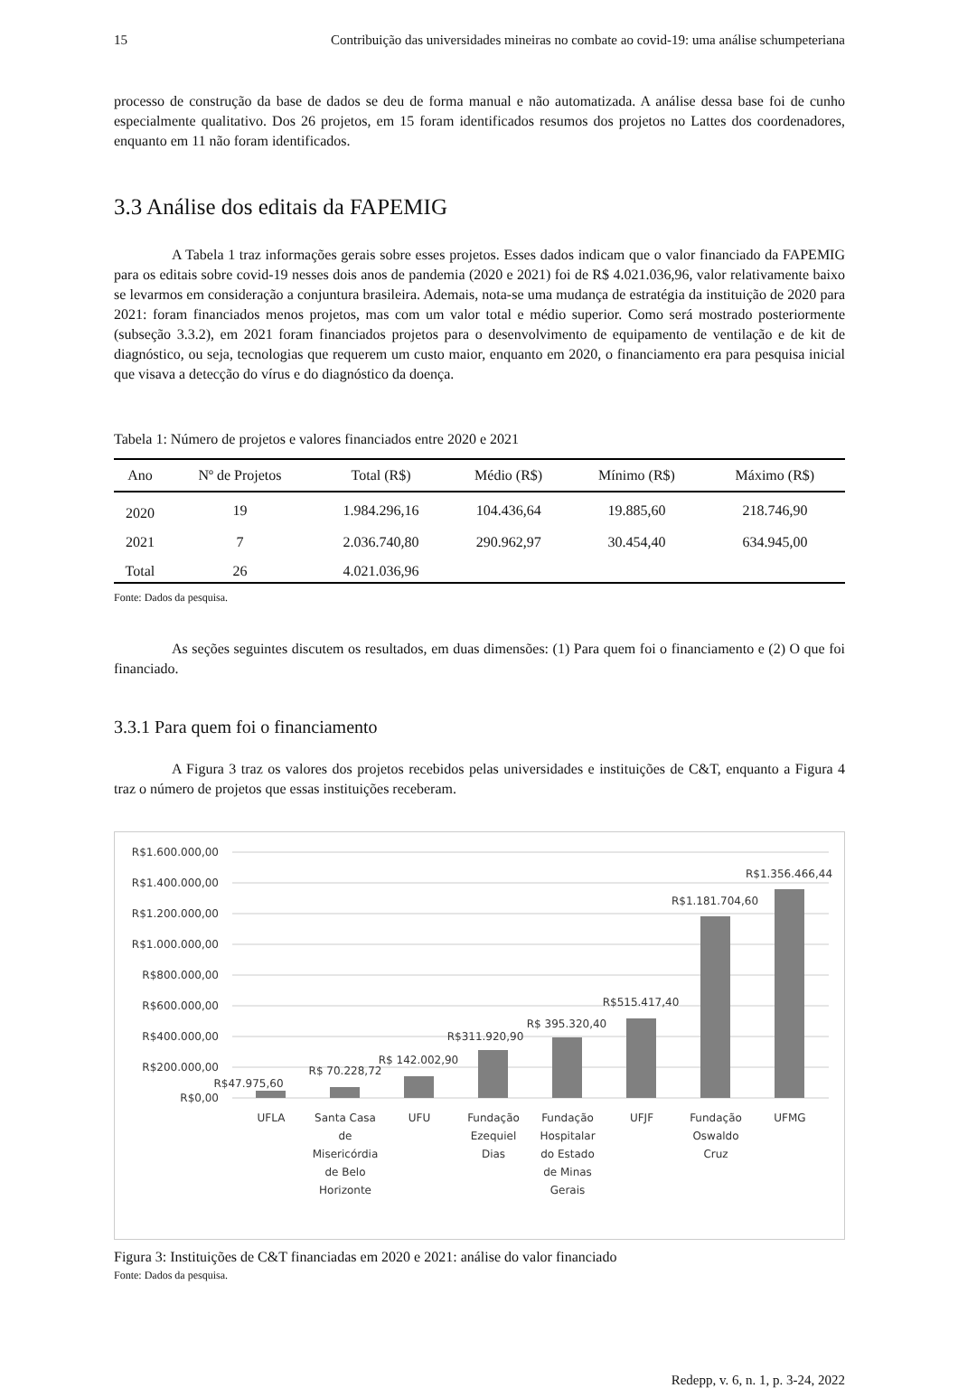15 Contribuição das universidades mineiras no combate ao covid-19: uma análise schumpeteriana
processo de construção da base de dados se deu de forma manual e não automatizada. A análise dessa base foi de cunho especialmente qualitativo. Dos 26 projetos, em 15 foram identificados resumos dos projetos no Lattes dos coordenadores, enquanto em 11 não foram identificados.
3.3 Análise dos editais da FAPEMIG
A Tabela 1 traz informações gerais sobre esses projetos. Esses dados indicam que o valor financiado da FAPEMIG para os editais sobre covid-19 nesses dois anos de pandemia (2020 e 2021) foi de R$ 4.021.036,96, valor relativamente baixo se levarmos em consideração a conjuntura brasileira. Ademais, nota-se uma mudança de estratégia da instituição de 2020 para 2021: foram financiados menos projetos, mas com um valor total e médio superior. Como será mostrado posteriormente (subseção 3.3.2), em 2021 foram financiados projetos para o desenvolvimento de equipamento de ventilação e de kit de diagnóstico, ou seja, tecnologias que requerem um custo maior, enquanto em 2020, o financiamento era para pesquisa inicial que visava a detecção do vírus e do diagnóstico da doença.
Tabela 1: Número de projetos e valores financiados entre 2020 e 2021
| Ano | Nº de Projetos | Total (R$) | Médio (R$) | Mínimo (R$) | Máximo (R$) |
| --- | --- | --- | --- | --- | --- |
| 2020 | 19 | 1.984.296,16 | 104.436,64 | 19.885,60 | 218.746,90 |
| 2021 | 7 | 2.036.740,80 | 290.962,97 | 30.454,40 | 634.945,00 |
| Total | 26 | 4.021.036,96 | | | |
Fonte: Dados da pesquisa.
As seções seguintes discutem os resultados, em duas dimensões: (1) Para quem foi o financiamento e (2) O que foi financiado.
3.3.1 Para quem foi o financiamento
A Figura 3 traz os valores dos projetos recebidos pelas universidades e instituições de C&T, enquanto a Figura 4 traz o número de projetos que essas instituições receberam.
R$1.600.000,00
R$1.400.000,00
R$1.200.000,00
R$1.000.000,00
R$800.000,00
R$600.000,00
R$400.000,00
R$200.000,00
R$0,00
R$47.975,60
R$ 70.228,72
R$ 142.002,90
R$311.920,90
R$ 395.320,40
R$515.417,40
R$1.181.704,60
R$1.356.466,44
UFLA
Santa Casa
de
Misericórdia
de Belo
Horizonte
UFU
Fundação
Ezequiel
Dias
Fundação
Hospitalar
do Estado
de Minas
Gerais
UFJF
Fundação
Oswaldo
Cruz
UFMG
Figura 3: Instituições de C&T financiadas em 2020 e 2021: análise do valor financiado
Fonte: Dados da pesquisa.
Redepp, v. 6, n. 1, p. 3-24, 2022